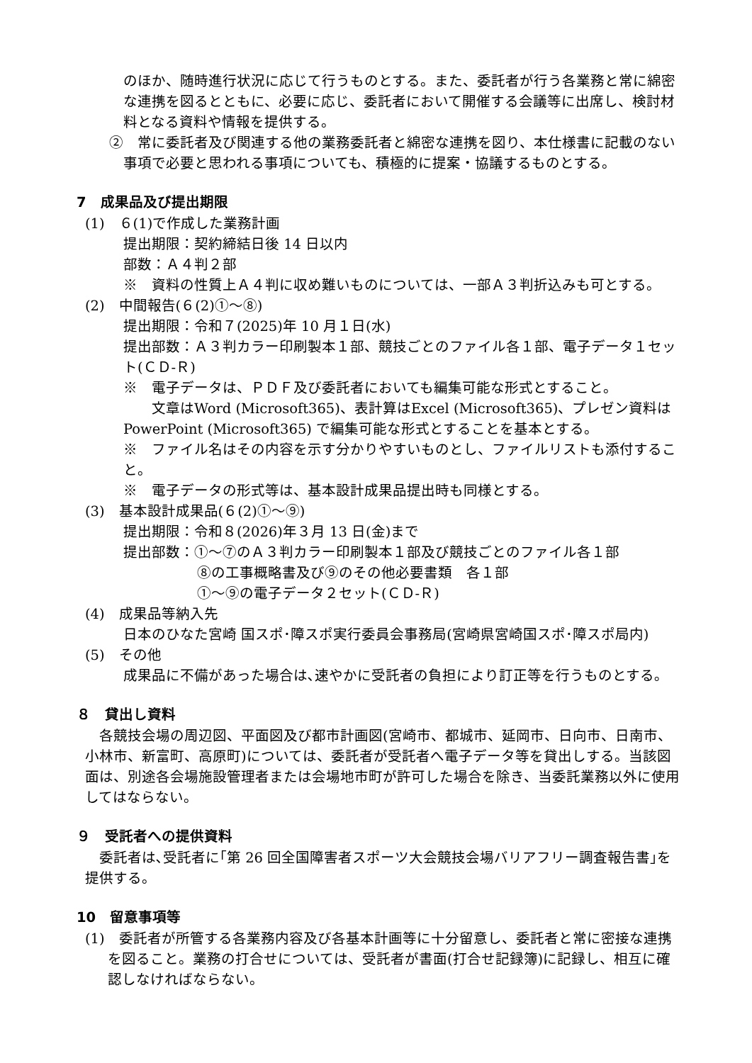のほか、随時進行状況に応じて行うものとする。また、委託者が行う各業務と常に綿密な連携を図るとともに、必要に応じ、委託者において開催する会議等に出席し、検討材料となる資料や情報を提供する。
②　常に委託者及び関連する他の業務委託者と綿密な連携を図り、本仕様書に記載のない事項で必要と思われる事項についても、積極的に提案・協議するものとする。
7　成果品及び提出期限
(1)　６(1)で作成した業務計画
提出期限：契約締結日後 14 日以内
部数：Ａ４判２部
※　資料の性質上Ａ４判に収め難いものについては、一部Ａ３判折込みも可とする。
(2)　中間報告(６(2)①～⑧)
提出期限：令和７(2025)年 10 月１日(水)
提出部数：Ａ３判カラー印刷製本１部、競技ごとのファイル各１部、電子データ１セット(ＣＤ-Ｒ)
※　電子データは、ＰＤＦ及び委託者においても編集可能な形式とすること。
　　文章はWord (Microsoft365)、表計算はExcel (Microsoft365)、プレゼン資料はPowerPoint (Microsoft365) で編集可能な形式とすることを基本とする。
※　ファイル名はその内容を示す分かりやすいものとし、ファイルリストも添付すること。
※　電子データの形式等は、基本設計成果品提出時も同様とする。
(3)　基本設計成果品(６(2)①～⑨)
提出期限：令和８(2026)年３月 13 日(金)まで
提出部数：①～⑦のＡ３判カラー印刷製本１部及び競技ごとのファイル各１部
⑧の工事概略書及び⑨のその他必要書類　各１部
①～⑨の電子データ２セット(ＣＤ-Ｒ)
(4)　成果品等納入先
日本のひなた宮崎 国スポ･障スポ実行委員会事務局(宮崎県宮崎国スポ･障スポ局内)
(5)　その他
成果品に不備があった場合は､速やかに受託者の負担により訂正等を行うものとする｡
８　貸出し資料
　各競技会場の周辺図、平面図及び都市計画図(宮崎市、都城市、延岡市、日向市、日南市、小林市、新富町、高原町)については、委託者が受託者へ電子データ等を貸出しする。当該図面は、別途各会場施設管理者または会場地市町が許可した場合を除き、当委託業務以外に使用してはならない。
９　受託者への提供資料
　委託者は､受託者に｢第 26 回全国障害者スポーツ大会競技会場バリアフリー調査報告書｣を提供する。
10　留意事項等
(1)　委託者が所管する各業務内容及び各基本計画等に十分留意し、委託者と常に密接な連携を図ること。業務の打合せについては、受託者が書面(打合せ記録簿)に記録し、相互に確認しなければならない。